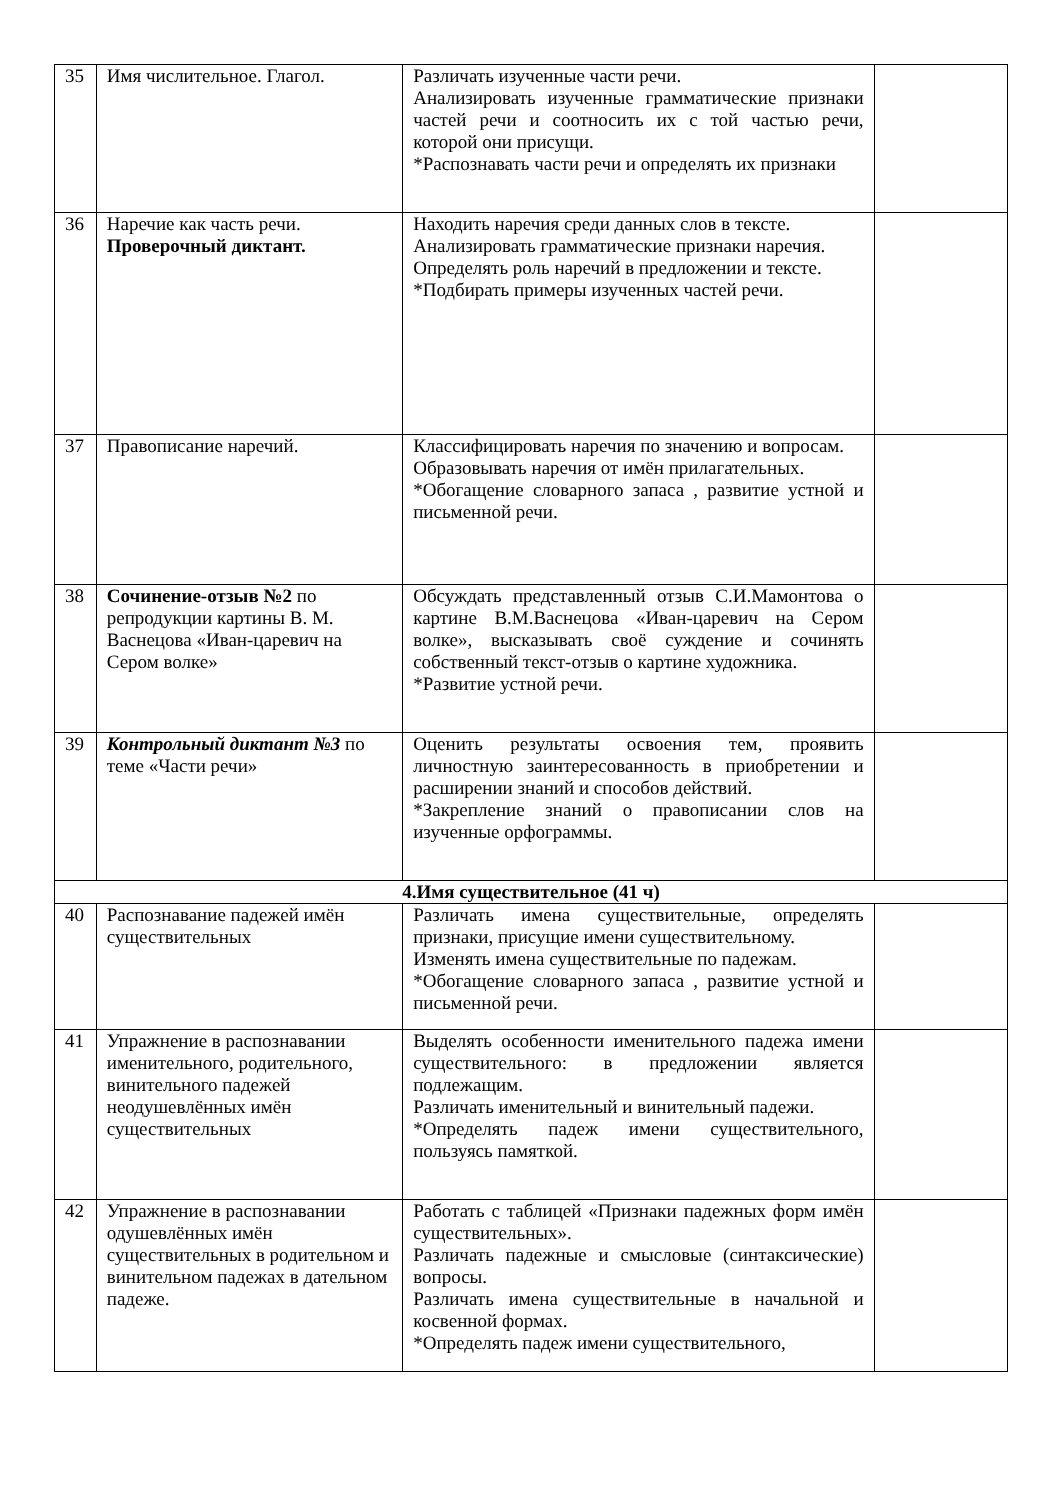| 35 | Имя числительное. Глагол. | Различать изученные части речи. Анализировать изученные грамматические признаки частей речи и соотносить их с той частью речи, которой они присущи. *Распознавать части речи и определять их признаки | |
| 36 | Наречие как часть речи. Проверочный диктант. | Находить наречия среди данных слов в тексте. Анализировать грамматические признаки наречия. Определять роль наречий в предложении и тексте. *Подбирать примеры изученных частей речи. | |
| 37 | Правописание наречий. | Классифицировать наречия по значению и вопросам. Образовывать наречия от имён прилагательных. *Обогащение словарного запаса , развитие устной и письменной речи. | |
| 38 | Сочинение-отзыв №2 по репродукции картины В. М. Васнецова «Иван-царевич на Сером волке» | Обсуждать представленный отзыв С.И.Мамонтова о картине В.М.Васнецова «Иван-царевич на Сером волке», высказывать своё суждение и сочинять собственный текст-отзыв о картине художника. *Развитие устной речи. | |
| 39 | Контрольный диктант №3 по теме «Части речи» | Оценить результаты освоения тем, проявить личностную заинтересованность в приобретении и расширении знаний и способов действий. *Закрепление знаний о правописании слов на изученные орфограммы. | |
| 4.Имя существительное (41 ч) | | | |
| 40 | Распознавание падежей имён существительных | Различать имена существительные, определять признаки, присущие имени существительному. Изменять имена существительные по падежам. *Обогащение словарного запаса , развитие устной и письменной речи. | |
| 41 | Упражнение в распознавании именительного, родительного, винительного падежей неодушевлённых имён существительных | Выделять особенности именительного падежа имени существительного: в предложении является подлежащим. Различать именительный и винительный падежи. *Определять падеж имени существительного, пользуясь памяткой. | |
| 42 | Упражнение в распознавании одушевлённых имён существительных в родительном и винительном падежах в дательном падеже. | Работать с таблицей «Признаки падежных форм имён существительных». Различать падежные и смысловые (синтаксические) вопросы. Различать имена существительные в начальной и косвенной формах. *Определять падеж имени существительного, | |